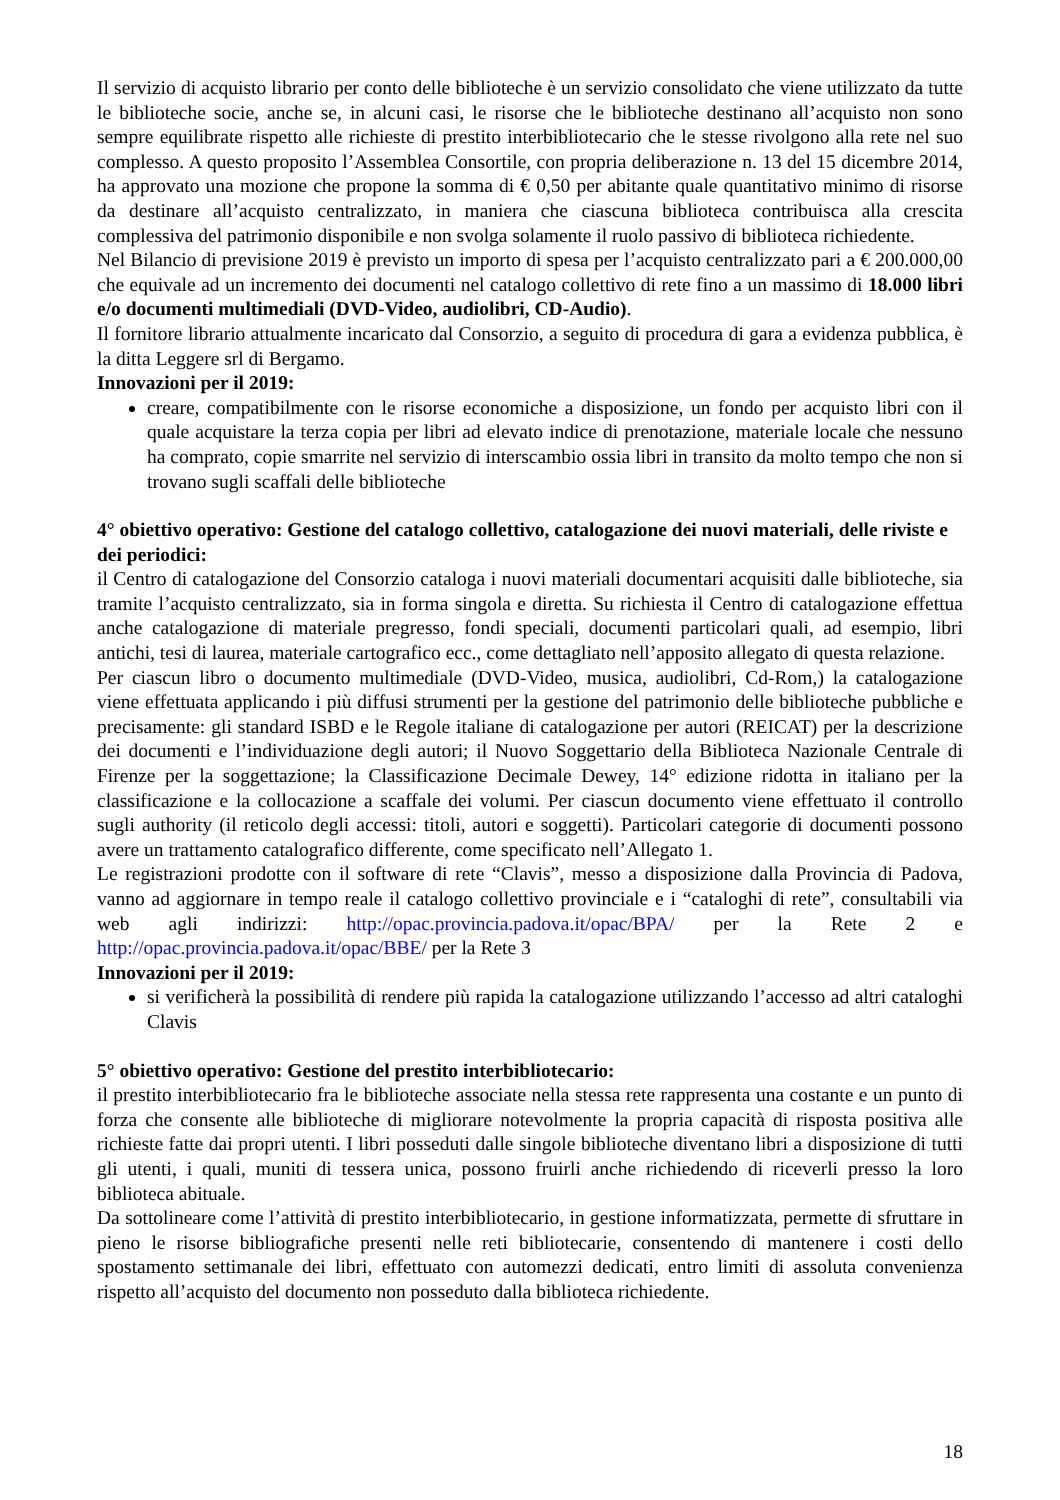Il servizio di acquisto librario per conto delle biblioteche è un servizio consolidato che viene utilizzato da tutte le biblioteche socie, anche se, in alcuni casi, le risorse che le biblioteche destinano all’acquisto non sono sempre equilibrate rispetto alle richieste di prestito interbibliotecario che le stesse rivolgono alla rete nel suo complesso. A questo proposito l’Assemblea Consortile, con propria deliberazione n. 13 del 15 dicembre 2014, ha approvato una mozione che propone la somma di € 0,50 per abitante quale quantitativo minimo di risorse da destinare all’acquisto centralizzato, in maniera che ciascuna biblioteca contribuisca alla crescita complessiva del patrimonio disponibile e non svolga solamente il ruolo passivo di biblioteca richiedente.
Nel Bilancio di previsione 2019 è previsto un importo di spesa per l’acquisto centralizzato pari a € 200.000,00 che equivale ad un incremento dei documenti nel catalogo collettivo di rete fino a un massimo di 18.000 libri e/o documenti multimediali (DVD-Video, audiolibri, CD-Audio).
Il fornitore librario attualmente incaricato dal Consorzio, a seguito di procedura di gara a evidenza pubblica, è la ditta Leggere srl di Bergamo.
Innovazioni per il 2019:
creare, compatibilmente con le risorse economiche a disposizione, un fondo per acquisto libri con il quale acquistare la terza copia per libri ad elevato indice di prenotazione, materiale locale che nessuno ha comprato, copie smarrite nel servizio di interscambio ossia libri in transito da molto tempo che non si trovano sugli scaffali delle biblioteche
4° obiettivo operativo: Gestione del catalogo collettivo, catalogazione dei nuovi materiali, delle riviste e dei periodici:
il Centro di catalogazione del Consorzio cataloga i nuovi materiali documentari acquisiti dalle biblioteche, sia tramite l’acquisto centralizzato, sia in forma singola e diretta. Su richiesta il Centro di catalogazione effettua anche catalogazione di materiale pregresso, fondi speciali, documenti particolari quali, ad esempio, libri antichi, tesi di laurea, materiale cartografico ecc., come dettagliato nell’apposito allegato di questa relazione.
Per ciascun libro o documento multimediale (DVD-Video, musica, audiolibri, Cd-Rom,) la catalogazione viene effettuata applicando i più diffusi strumenti per la gestione del patrimonio delle biblioteche pubbliche e precisamente: gli standard ISBD e le Regole italiane di catalogazione per autori (REICAT) per la descrizione dei documenti e l’individuazione degli autori; il Nuovo Soggettario della Biblioteca Nazionale Centrale di Firenze per la soggettazione; la Classificazione Decimale Dewey, 14° edizione ridotta in italiano per la classificazione e la collocazione a scaffale dei volumi. Per ciascun documento viene effettuato il controllo sugli authority (il reticolo degli accessi: titoli, autori e soggetti). Particolari categorie di documenti possono avere un trattamento catalografico differente, come specificato nell’Allegato 1.
Le registrazioni prodotte con il software di rete “Clavis”, messo a disposizione dalla Provincia di Padova, vanno ad aggiornare in tempo reale il catalogo collettivo provinciale e i “cataloghi di rete”, consultabili via web agli indirizzi: http://opac.provincia.padova.it/opac/BPA/ per la Rete 2 e http://opac.provincia.padova.it/opac/BBE/ per la Rete 3
Innovazioni per il 2019:
si verificherà la possibilità di rendere più rapida la catalogazione utilizzando l’accesso ad altri cataloghi Clavis
5° obiettivo operativo: Gestione del prestito interbibliotecario:
il prestito interbibliotecario fra le biblioteche associate nella stessa rete rappresenta una costante e un punto di forza che consente alle biblioteche di migliorare notevolmente la propria capacità di risposta positiva alle richieste fatte dai propri utenti. I libri posseduti dalle singole biblioteche diventano libri a disposizione di tutti gli utenti, i quali, muniti di tessera unica, possono fruirli anche richiedendo di riceverli presso la loro biblioteca abituale.
Da sottolineare come l’attività di prestito interbibliotecario, in gestione informatizzata, permette di sfruttare in pieno le risorse bibliografiche presenti nelle reti bibliotecarie, consentendo di mantenere i costi dello spostamento settimanale dei libri, effettuato con automezzi dedicati, entro limiti di assoluta convenienza rispetto all’acquisto del documento non posseduto dalla biblioteca richiedente.
18